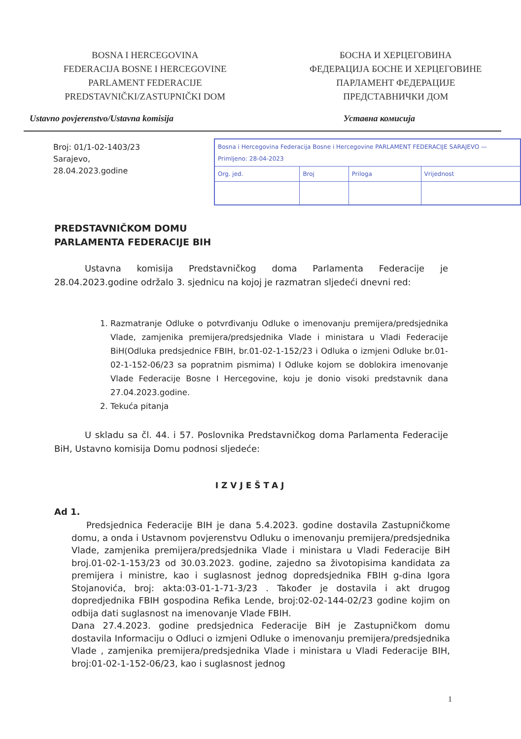BOSNA I HERCEGOVINA
FEDERACIJA BOSNE I HERCEGOVINE
PARLAMENT FEDERACIJE
PREDSTAVNIČKI/ZASTUPNIČKI DOM
БОСНА И ХЕРЦЕГОВИНА
ФЕДЕРАЦИЈА БОСНЕ И ХЕРЦЕГОВИНЕ
ПАРЛАМЕНТ ФЕДЕРАЦИЈЕ
ПРЕДСТАВНИЧКИ ДОМ
Ustavno povjerenstvo/Ustavna komisija
Уставна комисија
Broj: 01/1-02-1403/23
Sarajevo, 28.04.2023.godine
| Bosna i Hercegovina Federacija Bosne i Hercegovine PARLAMENT FEDERACIJE SARAJEVO — Primljeno: 28-04-2023 | | | |
| Org. jed. | Broj | Priloga | Vrijednost |
PREDSTAVNIČKOM DOMU
PARLAMENTA FEDERACIJE BIH
Ustavna komisija Predstavničkog doma Parlamenta Federacije je 28.04.2023.godine održalo 3. sjednicu na kojoj je razmatran sljedeći dnevni red:
1. Razmatranje Odluke o potvrđivanju Odluke o imenovanju premijera/predsjednika Vlade, zamjenika premijera/predsjednika Vlade i ministara u Vladi Federacije BiH(Odluka predsjednice FBIH, br.01-02-1-152/23 i Odluka o izmjeni Odluke br.01-02-1-152-06/23 sa popratnim pismima) I Odluke kojom se doblokira imenovanje Vlade Federacije Bosne I Hercegovine, koju je donio visoki predstavnik dana 27.04.2023.godine.
2. Tekuća pitanja
U skladu sa čl. 44. i 57. Poslovnika Predstavničkog doma Parlamenta Federacije BiH, Ustavno komisija Domu podnosi sljedeće:
IZVJEŠTAJ
Ad 1.
Predsjednica Federacije BIH je dana 5.4.2023. godine dostavila Zastupničkome domu, a onda i Ustavnom povjerenstvu Odluku o imenovanju premijera/predsjednika Vlade, zamjenika premijera/predsjednika Vlade i ministara u Vladi Federacije BiH broj.01-02-1-153/23 od 30.03.2023. godine, zajedno sa životopisima kandidata za premijera i ministre, kao i suglasnost jednog dopredsjednika FBIH g-dina Igora Stojanovića, broj: akta:03-01-1-71-3/23 . Također je dostavila i akt drugog dopredjednika FBIH gospodina Refika Lende, broj:02-02-144-02/23 godine kojim on odbija dati suglasnost na imenovanje Vlade FBIH.
Dana 27.4.2023. godine predsjednica Federacije BiH je Zastupničkom domu dostavila Informaciju o Odluci o izmjeni Odluke o imenovanju premijera/predsjednika Vlade , zamjenika premijera/predsjednika Vlade i ministara u Vladi Federacije BIH, broj:01-02-1-152-06/23, kao i suglasnost jednog
1